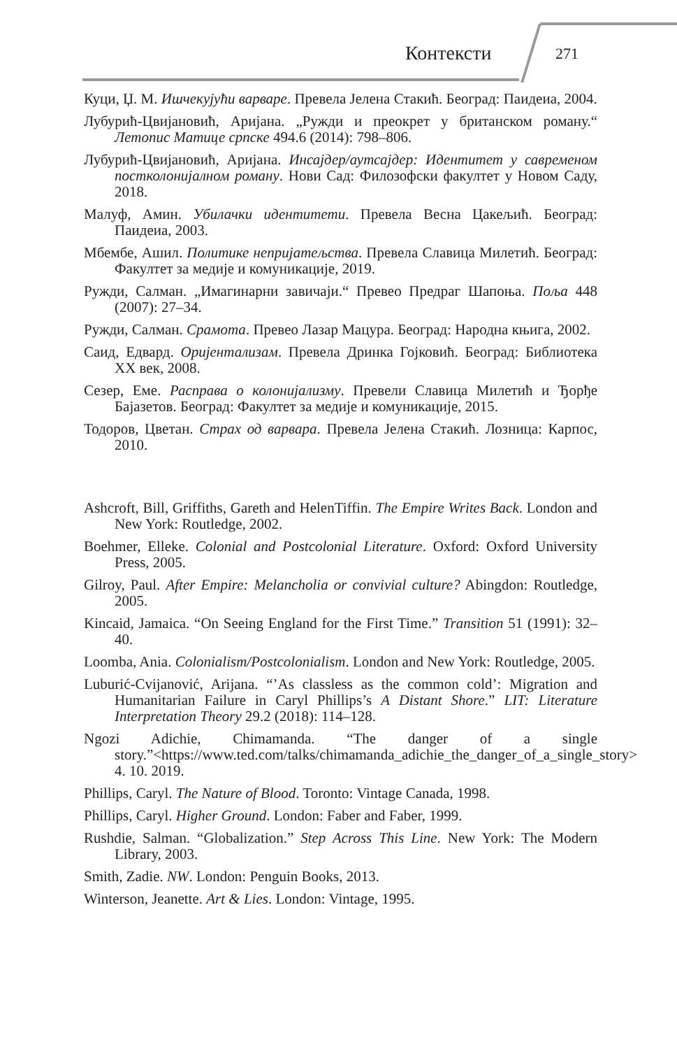Контексти 271
Куци, Џ. М. Ишчекујући варваре. Превела Јелена Стакић. Београд: Паидеиа, 2004.
Лубурић-Цвијановић, Аријана. „Ружди и преокрет у британском роману.“ Летопис Матице српске 494.6 (2014): 798–806.
Лубурић-Цвијановић, Аријана. Инсајдер/аутсајдер: Идентитет у савременом постколонијалном роману. Нови Сад: Филозофски факултет у Новом Саду, 2018.
Малуф, Амин. Убилачки идентитети. Превела Весна Цакељић. Београд: Паидеиа, 2003.
Мбембе, Ашил. Политике непријатељства. Превела Славица Милетић. Београд: Факултет за медије и комуникације, 2019.
Ружди, Салман. „Имагинарни завичаји.“ Превео Предраг Шапоња. Поља 448 (2007): 27–34.
Ружди, Салман. Срамота. Превео Лазар Мацура. Београд: Народна књига, 2002.
Саид, Едвард. Оријентализам. Превела Дринка Гојковић. Београд: Библиотека XX век, 2008.
Сезер, Еме. Расправа о колонијализму. Превели Славица Милетић и Ђорђе Бајазетов. Београд: Факултет за медије и комуникације, 2015.
Тодоров, Цветан. Страх од варвара. Превела Јелена Стакић. Лозница: Карпос, 2010.
Ashcroft, Bill, Griffiths, Gareth and HelenTiffin. The Empire Writes Back. London and New York: Routledge, 2002.
Boehmer, Elleke. Colonial and Postcolonial Literature. Oxford: Oxford University Press, 2005.
Gilroy, Paul. After Empire: Melancholia or convivial culture? Abingdon: Routledge, 2005.
Kincaid, Jamaica. “On Seeing England for the First Time.” Transition 51 (1991): 32–40.
Loomba, Ania. Colonialism/Postcolonialism. London and New York: Routledge, 2005.
Luburić-Cvijanović, Arijana. “’As classless as the common cold’: Migration and Humanitarian Failure in Caryl Phillips’s A Distant Shore.” LIT: Literature Interpretation Theory 29.2 (2018): 114–128.
Ngozi Adichie, Chimamanda. “The danger of a single story.”<https://www.ted.com/talks/chimamanda_adichie_the_danger_of_a_single_story> 4. 10. 2019.
Phillips, Caryl. The Nature of Blood. Toronto: Vintage Canada, 1998.
Phillips, Caryl. Higher Ground. London: Faber and Faber, 1999.
Rushdie, Salman. “Globalization.” Step Across This Line. New York: The Modern Library, 2003.
Smith, Zadie. NW. London: Penguin Books, 2013.
Winterson, Jeanette. Art & Lies. London: Vintage, 1995.